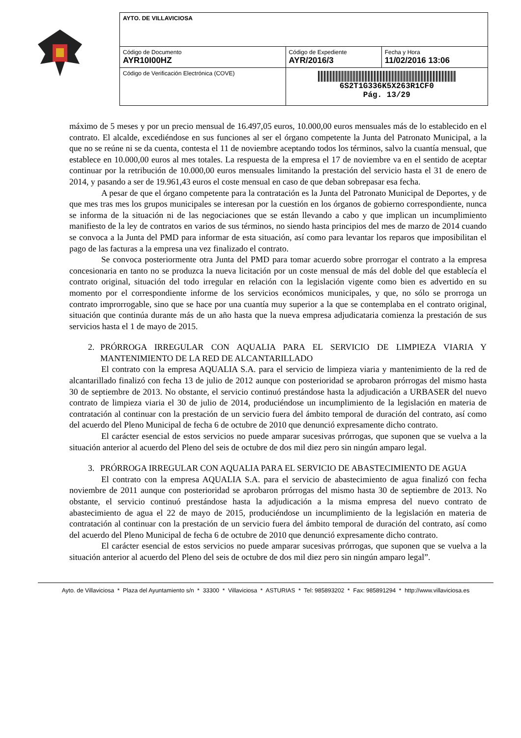| AYTO. DE VILLAVICIOSA | | |
| Código de Documento AYR10I00HZ | Código de Expediente AYR/2016/3 | Fecha y Hora 11/02/2016 13:06 |
| Código de Verificación Electrónica (COVE) | 6S2T1G336K5X263R1CF0 Pág. 13/29 | |
máximo de 5 meses y por un precio mensual de 16.497,05 euros, 10.000,00 euros mensuales más de lo establecido en el contrato. El alcalde, excediéndose en sus funciones al ser el órgano competente la Junta del Patronato Municipal, a la que no se reúne ni se da cuenta, contesta el 11 de noviembre aceptando todos los términos, salvo la cuantía mensual, que establece en 10.000,00 euros al mes totales. La respuesta de la empresa el 17 de noviembre va en el sentido de aceptar continuar por la retribución de 10.000,00 euros mensuales limitando la prestación del servicio hasta el 31 de enero de 2014, y pasando a ser de 19.961,43 euros el coste mensual en caso de que deban sobrepasar esa fecha.
A pesar de que el órgano competente para la contratación es la Junta del Patronato Municipal de Deportes, y de que mes tras mes los grupos municipales se interesan por la cuestión en los órganos de gobierno correspondiente, nunca se informa de la situación ni de las negociaciones que se están llevando a cabo y que implican un incumplimiento manifiesto de la ley de contratos en varios de sus términos, no siendo hasta principios del mes de marzo de 2014 cuando se convoca a la Junta del PMD para informar de esta situación, así como para levantar los reparos que imposibilitan el pago de las facturas a la empresa una vez finalizado el contrato.
Se convoca posteriormente otra Junta del PMD para tomar acuerdo sobre prorrogar el contrato a la empresa concesionaria en tanto no se produzca la nueva licitación por un coste mensual de más del doble del que establecía el contrato original, situación del todo irregular en relación con la legislación vigente como bien es advertido en su momento por el correspondiente informe de los servicios económicos municipales, y que, no sólo se prorroga un contrato improrrogable, sino que se hace por una cuantía muy superior a la que se contemplaba en el contrato original, situación que continúa durante más de un año hasta que la nueva empresa adjudicataria comienza la prestación de sus servicios hasta el 1 de mayo de 2015.
2. PRÓRROGA IRREGULAR CON AQUALIA PARA EL SERVICIO DE LIMPIEZA VIARIA Y MANTENIMIENTO DE LA RED DE ALCANTARILLADO
El contrato con la empresa AQUALIA S.A. para el servicio de limpieza viaria y mantenimiento de la red de alcantarillado finalizó con fecha 13 de julio de 2012 aunque con posterioridad se aprobaron prórrogas del mismo hasta 30 de septiembre de 2013. No obstante, el servicio continuó prestándose hasta la adjudicación a URBASER del nuevo contrato de limpieza viaria el 30 de julio de 2014, produciéndose un incumplimiento de la legislación en materia de contratación al continuar con la prestación de un servicio fuera del ámbito temporal de duración del contrato, así como del acuerdo del Pleno Municipal de fecha 6 de octubre de 2010 que denunció expresamente dicho contrato.
El carácter esencial de estos servicios no puede amparar sucesivas prórrogas, que suponen que se vuelva a la situación anterior al acuerdo del Pleno del seis de octubre de dos mil diez pero sin ningún amparo legal.
3. PRÓRROGA IRREGULAR CON AQUALIA PARA EL SERVICIO DE ABASTECIMIENTO DE AGUA
El contrato con la empresa AQUALIA S.A. para el servicio de abastecimiento de agua finalizó con fecha noviembre de 2011 aunque con posterioridad se aprobaron prórrogas del mismo hasta 30 de septiembre de 2013. No obstante, el servicio continuó prestándose hasta la adjudicación a la misma empresa del nuevo contrato de abastecimiento de agua el 22 de mayo de 2015, produciéndose un incumplimiento de la legislación en materia de contratación al continuar con la prestación de un servicio fuera del ámbito temporal de duración del contrato, así como del acuerdo del Pleno Municipal de fecha 6 de octubre de 2010 que denunció expresamente dicho contrato.
El carácter esencial de estos servicios no puede amparar sucesivas prórrogas, que suponen que se vuelva a la situación anterior al acuerdo del Pleno del seis de octubre de dos mil diez pero sin ningún amparo legal”.
Ayto. de Villaviciosa * Plaza del Ayuntamiento s/n * 33300 * Villaviciosa * ASTURIAS * Tel: 985893202 * Fax: 985891294 * http://www.villaviciosa.es